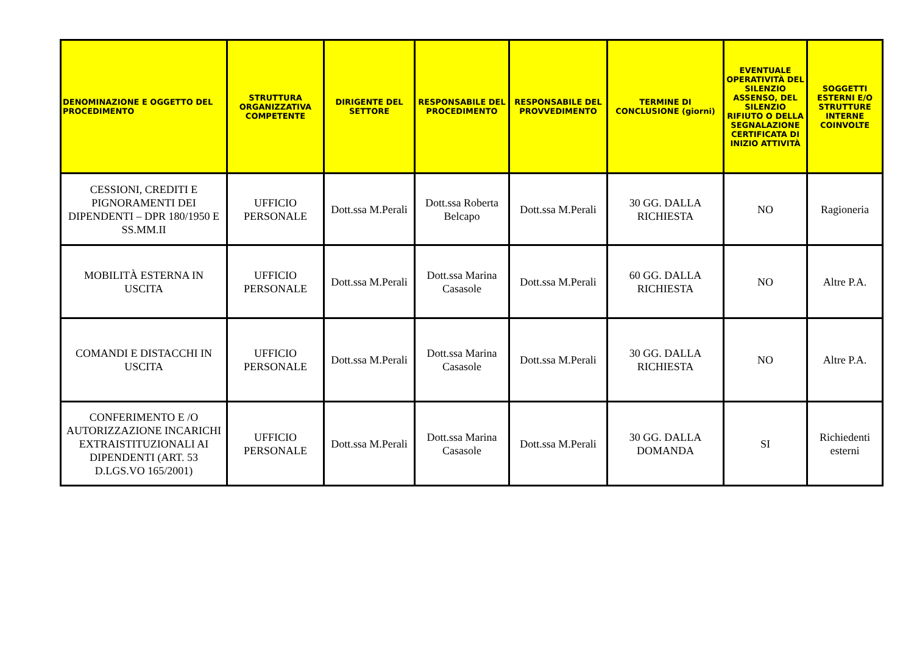| DENOMINAZIONE E OGGETTO DEL PROCEDIMENTO | STRUTTURA ORGANIZZATIVA COMPETENTE | DIRIGENTE DEL SETTORE | RESPONSABILE DEL PROCEDIMENTO | RESPONSABILE DEL PROVVEDIMENTO | TERMINE DI CONCLUSIONE (giorni) | EVENTUALE OPERATIVITÀ DEL SILENZIO ASSENSO, DEL SILENZIO RIFIUTO O DELLA SEGNALAZIONE CERTIFICATA DI INIZIO ATTIVITÀ | SOGGETTI ESTERNI E/O STRUTTURE INTERNE COINVOLTE |
| --- | --- | --- | --- | --- | --- | --- | --- |
| CESSIONI, CREDITI E PIGNORAMENTI DEI DIPENDENTI – DPR 180/1950 E SS.MM.II | UFFICIO PERSONALE | Dott.ssa M.Perali | Dott.ssa Roberta Belcapo | Dott.ssa M.Perali | 30 GG. DALLA RICHIESTA | NO | Ragioneria |
| MOBILITÀ ESTERNA IN USCITA | UFFICIO PERSONALE | Dott.ssa M.Perali | Dott.ssa Marina Casasole | Dott.ssa M.Perali | 60 GG. DALLA RICHIESTA | NO | Altre P.A. |
| COMANDI E DISTACCHI IN USCITA | UFFICIO PERSONALE | Dott.ssa M.Perali | Dott.ssa Marina Casasole | Dott.ssa M.Perali | 30 GG. DALLA RICHIESTA | NO | Altre P.A. |
| CONFERIMENTO E /O AUTORIZZAZIONE INCARICHI EXTRAISTITUZIONALI AI DIPENDENTI (ART. 53 D.LGS.VO 165/2001) | UFFICIO PERSONALE | Dott.ssa M.Perali | Dott.ssa Marina Casasole | Dott.ssa M.Perali | 30 GG. DALLA DOMANDA | SI | Richiedenti esterni |